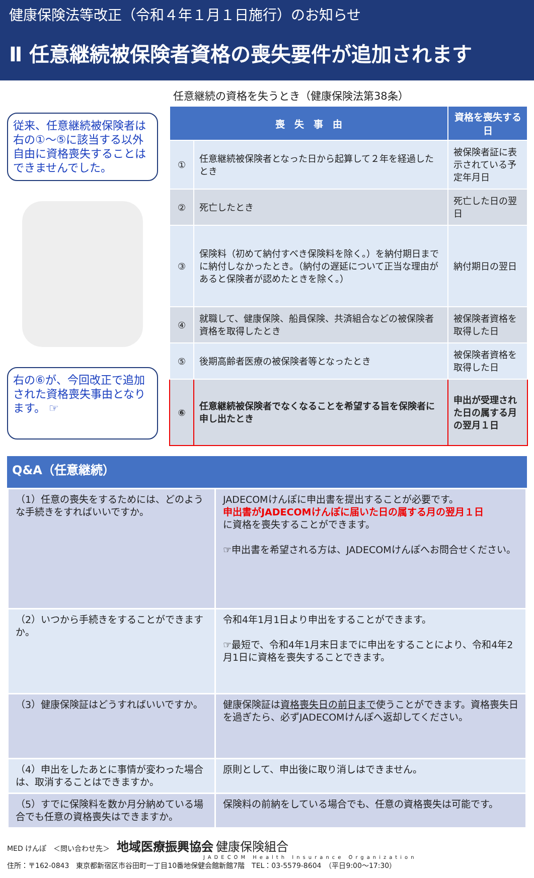健康保険法等改正（令和４年１月１日施行）のお知らせ
Ⅱ 任意継続被保険者資格の喪失要件が追加されます
従来、任意継続被保険者は右の①～⑤に該当する以外自由に資格喪失することはできませんでした。
右の⑥が、今回改正で追加された資格喪失事由となります。 ☞
任意継続の資格を失うとき（健康保険法第38条）
| 喪 失 事 由 | | 資格を喪失する日 |
| --- | --- | --- |
| ① | 任意継続被保険者となった日から起算して２年を経過したとき | 被保険者証に表示されている予定年月日 |
| ② | 死亡したとき | 死亡した日の翌日 |
| ③ | 保険料（初めて納付すべき保険料を除く。）を納付期日までに納付しなかったとき。（納付の遅延について正当な理由があると保険者が認めたときを除く。） | 納付期日の翌日 |
| ④ | 就職して、健康保険、船員保険、共済組合などの被保険者資格を取得したとき | 被保険者資格を取得した日 |
| ⑤ | 後期高齢者医療の被保険者等となったとき | 被保険者資格を取得した日 |
| ⑥ | 任意継続被保険者でなくなることを希望する旨を保険者に申し出たとき | 申出が受理された日の属する月の翌月１日 |
Q&A（任意継続）
| （1）任意の喪失をするためには、どのような手続きをすればいいですか。 | JADECOMけんぽに申出書を提出することが必要です。 申出書がJADECOMけんぽに届いた日の属する月の翌月１日 に資格を喪失することができます。 ☞申出書を希望される方は、JADECOMけんぽへお問合せください。 |
| （2）いつから手続きをすることができますか。 | 令和4年1月1日より申出をすることができます。 ☞最短で、令和4年1月末日までに申出をすることにより、令和4年2月1日に資格を喪失することできます。 |
| （3）健康保険証はどうすればいいですか。 | 健康保険証は 資格喪失日の前日まで 使うことができます。資格喪失日を過ぎたら、必ずJADECOMけんぽへ返却してください。 |
| （4）申出をしたあとに事情が変わった場合は、取消することはできますか。 | 原則として、申出後に取り消しはできません。 |
| （5）すでに保険料を数か月分納めている場合でも任意の資格喪失はできますか。 | 保険料の前納をしている場合でも、任意の資格喪失は可能です。 |
MED けんぽ　＜問い合わせ先＞　地域医療振興協会 健康保険組合
JADECOM Health Insurance Organization
住所：〒162-0843　東京都新宿区市谷田町一丁目10番地保健会館新館7階　TEL：03-5579-8604　（平日9:00～17:30）